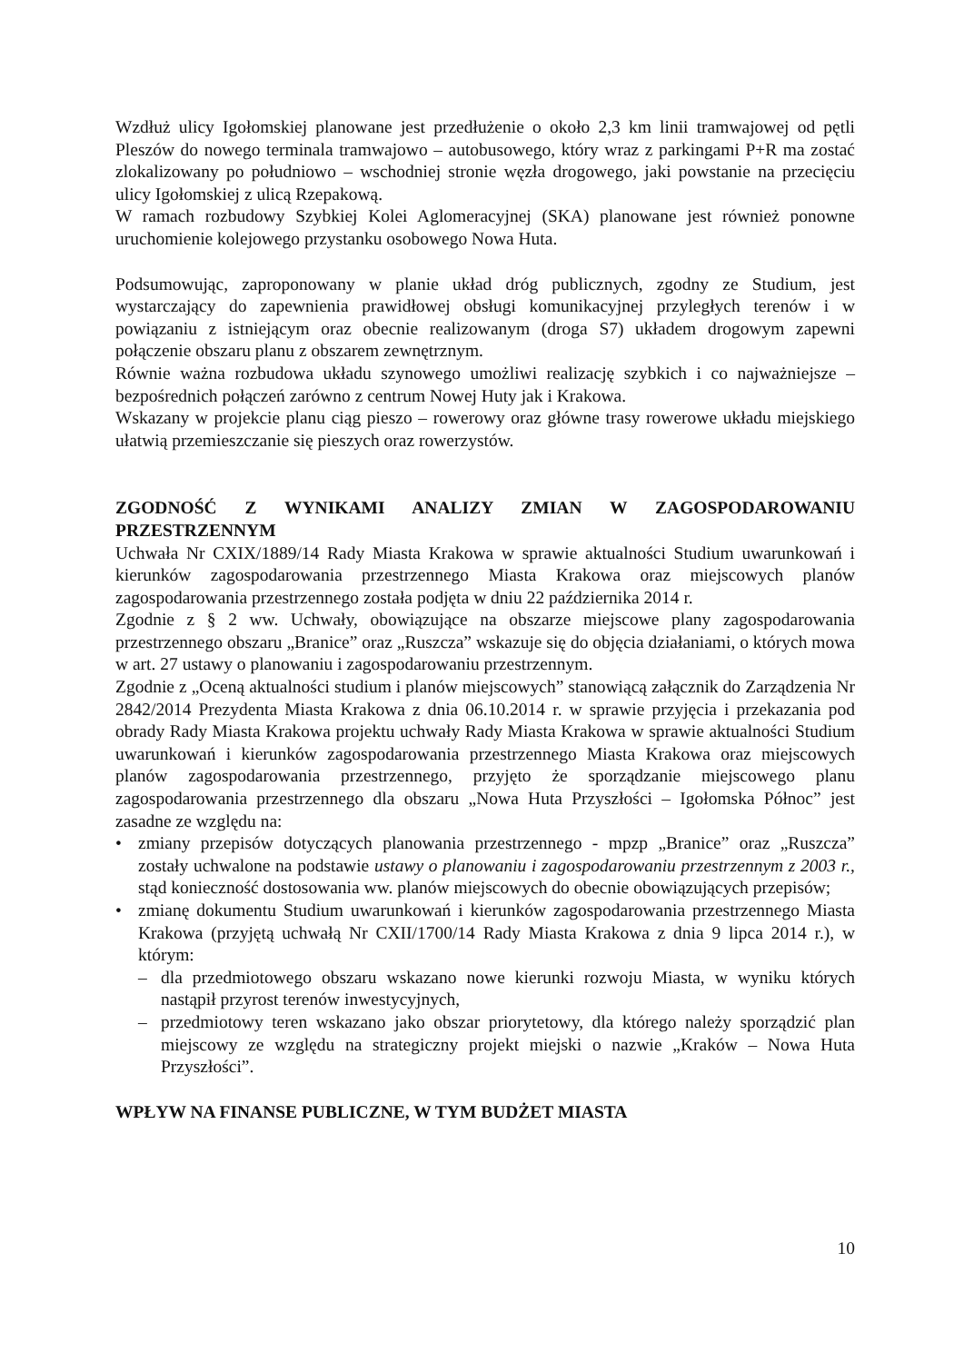Wzdłuż ulicy Igołomskiej planowane jest przedłużenie o około 2,3 km linii tramwajowej od pętli Pleszów do nowego terminala tramwajowo – autobusowego, który wraz z parkingami P+R ma zostać zlokalizowany po południowo – wschodniej stronie węzła drogowego, jaki powstanie na przecięciu ulicy Igołomskiej z ulicą Rzepakową.
W ramach rozbudowy Szybkiej Kolei Aglomeracyjnej (SKA) planowane jest również ponowne uruchomienie kolejowego przystanku osobowego Nowa Huta.
Podsumowując, zaproponowany w planie układ dróg publicznych, zgodny ze Studium, jest wystarczający do zapewnienia prawidłowej obsługi komunikacyjnej przyległych terenów i w powiązaniu z istniejącym oraz obecnie realizowanym (droga S7) układem drogowym zapewni połączenie obszaru planu z obszarem zewnętrznym.
Równie ważna rozbudowa układu szynowego umożliwi realizację szybkich i co najważniejsze – bezpośrednich połączeń zarówno z centrum Nowej Huty jak i Krakowa.
Wskazany w projekcie planu ciąg pieszo – rowerowy oraz główne trasy rowerowe układu miejskiego ułatwią przemieszczanie się pieszych oraz rowerzystów.
ZGODNOŚĆ Z WYNIKAMI ANALIZY ZMIAN W ZAGOSPODAROWANIU PRZESTRZENNYM
Uchwała Nr CXIX/1889/14 Rady Miasta Krakowa w sprawie aktualności Studium uwarunkowań i kierunków zagospodarowania przestrzennego Miasta Krakowa oraz miejscowych planów zagospodarowania przestrzennego została podjęta w dniu 22 października 2014 r.
Zgodnie z § 2 ww. Uchwały, obowiązujące na obszarze miejscowe plany zagospodarowania przestrzennego obszaru „Branice” oraz „Ruszcza” wskazuje się do objęcia działaniami, o których mowa w art. 27 ustawy o planowaniu i zagospodarowaniu przestrzennym.
Zgodnie z „Oceną aktualności studium i planów miejscowych” stanowiącą załącznik do Zarządzenia Nr 2842/2014 Prezydenta Miasta Krakowa z dnia 06.10.2014 r. w sprawie przyjęcia i przekazania pod obrady Rady Miasta Krakowa projektu uchwały Rady Miasta Krakowa w sprawie aktualności Studium uwarunkowań i kierunków zagospodarowania przestrzennego Miasta Krakowa oraz miejscowych planów zagospodarowania przestrzennego, przyjęto że sporządzanie miejscowego planu zagospodarowania przestrzennego dla obszaru „Nowa Huta Przyszłości – Igołomska Północ” jest zasadne ze względu na:
• zmiany przepisów dotyczących planowania przestrzennego - mpzp „Branice” oraz „Ruszcza” zostały uchwalone na podstawie ustawy o planowaniu i zagospodarowaniu przestrzennym z 2003 r., stąd konieczność dostosowania ww. planów miejscowych do obecnie obowiązujących przepisów;
• zmianę dokumentu Studium uwarunkowań i kierunków zagospodarowania przestrzennego Miasta Krakowa (przyjętą uchwałą Nr CXII/1700/14 Rady Miasta Krakowa z dnia 9 lipca 2014 r.), w którym:
– dla przedmiotowego obszaru wskazano nowe kierunki rozwoju Miasta, w wyniku których nastąpił przyrost terenów inwestycyjnych,
– przedmiotowy teren wskazano jako obszar priorytetowy, dla którego należy sporządzić plan miejscowy ze względu na strategiczny projekt miejski o nazwie „Kraków – Nowa Huta Przyszłości”.
WPŁYW NA FINANSE PUBLICZNE, W TYM BUDŻET MIASTA
10